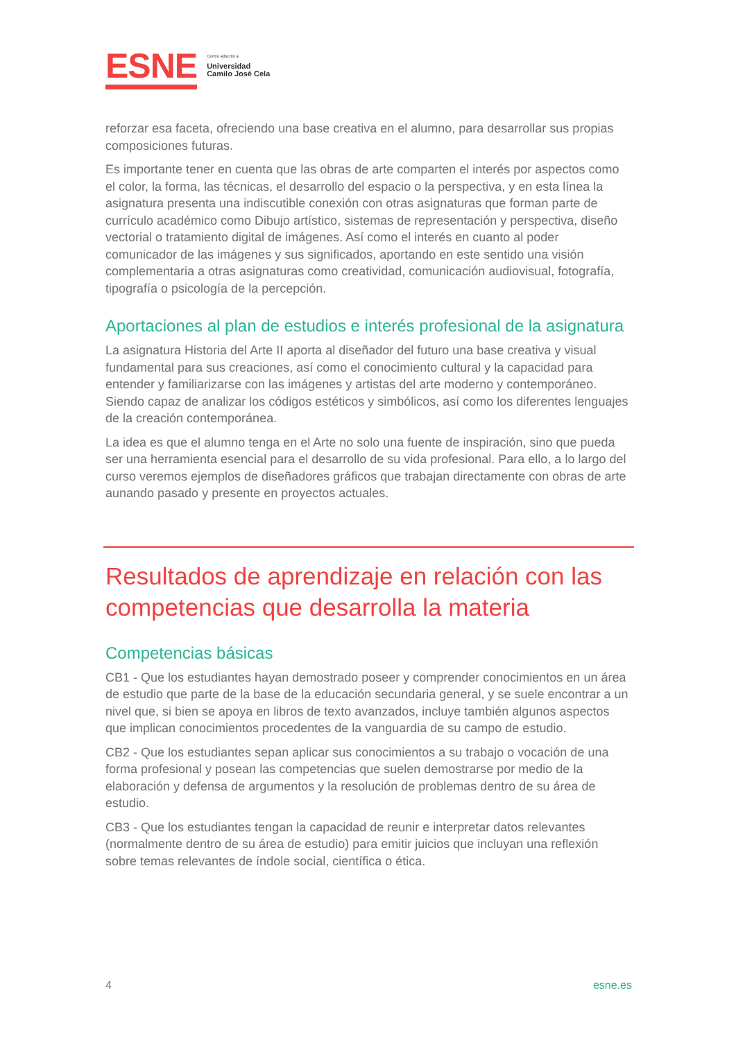ESNE
Centro adscrito a
Universidad
Camilo José Cela
reforzar esa faceta, ofreciendo una base creativa en el alumno, para desarrollar sus propias composiciones futuras.
Es importante tener en cuenta que las obras de arte comparten el interés por aspectos como el color, la forma, las técnicas, el desarrollo del espacio o la perspectiva, y en esta línea la asignatura presenta una indiscutible conexión con otras asignaturas que forman parte de currículo académico como Dibujo artístico, sistemas de representación y perspectiva, diseño vectorial o tratamiento digital de imágenes. Así como el interés en cuanto al poder comunicador de las imágenes y sus significados, aportando en este sentido una visión complementaria a otras asignaturas como creatividad, comunicación audiovisual, fotografía, tipografía o psicología de la percepción.
Aportaciones al plan de estudios e interés profesional de la asignatura
La asignatura Historia del Arte II aporta al diseñador del futuro una base creativa y visual fundamental para sus creaciones, así como el conocimiento cultural y la capacidad para entender y familiarizarse con las imágenes y artistas del arte moderno y contemporáneo. Siendo capaz de analizar los códigos estéticos y simbólicos, así como los diferentes lenguajes de la creación contemporánea.
La idea es que el alumno tenga en el Arte no solo una fuente de inspiración, sino que pueda ser una herramienta esencial para el desarrollo de su vida profesional. Para ello, a lo largo del curso veremos ejemplos de diseñadores gráficos que trabajan directamente con obras de arte aunando pasado y presente en proyectos actuales.
Resultados de aprendizaje en relación con las competencias que desarrolla la materia
Competencias básicas
CB1 - Que los estudiantes hayan demostrado poseer y comprender conocimientos en un área de estudio que parte de la base de la educación secundaria general, y se suele encontrar a un nivel que, si bien se apoya en libros de texto avanzados, incluye también algunos aspectos que implican conocimientos procedentes de la vanguardia de su campo de estudio.
CB2 - Que los estudiantes sepan aplicar sus conocimientos a su trabajo o vocación de una forma profesional y posean las competencias que suelen demostrarse por medio de la elaboración y defensa de argumentos y la resolución de problemas dentro de su área de estudio.
CB3 - Que los estudiantes tengan la capacidad de reunir e interpretar datos relevantes (normalmente dentro de su área de estudio) para emitir juicios que incluyan una reflexión sobre temas relevantes de índole social, científica o ética.
4 esne.es